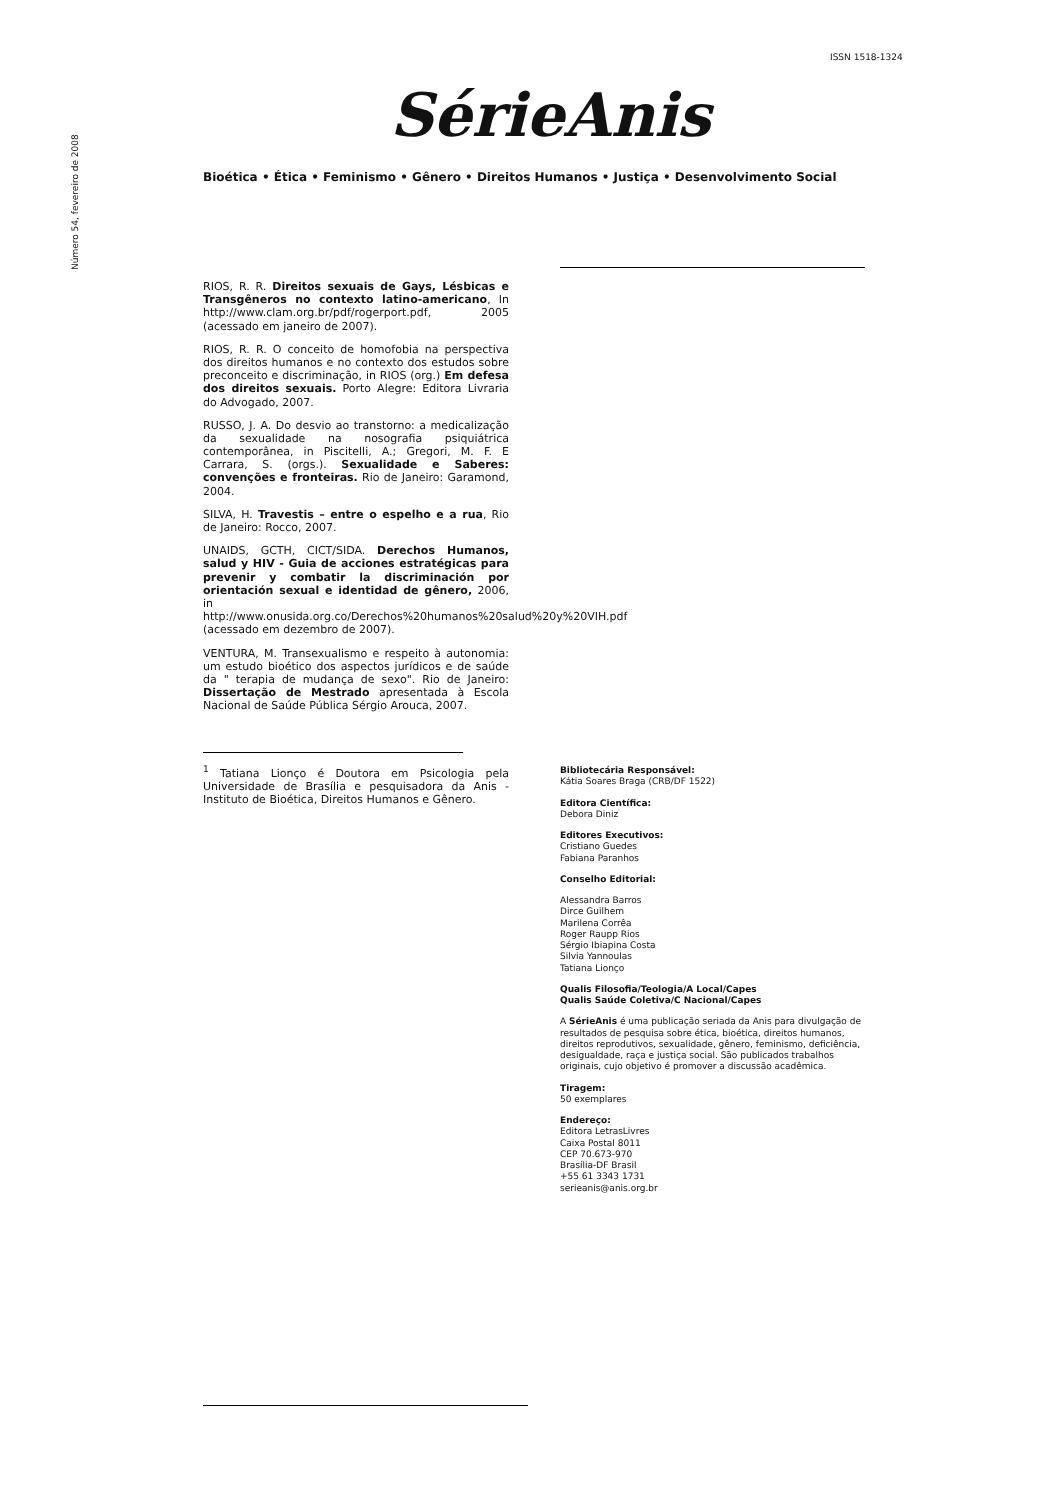ISSN 1518-1324
Número 54, fevereiro de 2008
SérieAnis
Bioética • Ética • Feminismo • Gênero • Direitos Humanos • Justiça • Desenvolvimento Social
RIOS, R. R. Direitos sexuais de Gays, Lésbicas e Transgêneros no contexto latino-americano, In http://www.clam.org.br/pdf/rogerport.pdf, 2005 (acessado em janeiro de 2007).
RIOS, R. R. O conceito de homofobia na perspectiva dos direitos humanos e no contexto dos estudos sobre preconceito e discriminação, in RIOS (org.) Em defesa dos direitos sexuais. Porto Alegre: Editora Livraria do Advogado, 2007.
RUSSO, J. A. Do desvio ao transtorno: a medicalização da sexualidade na nosografia psiquiátrica contemporânea, in Piscitelli, A.; Gregori, M. F. E Carrara, S. (orgs.). Sexualidade e Saberes: convenções e fronteiras. Rio de Janeiro: Garamond, 2004.
SILVA, H. Travestis – entre o espelho e a rua, Rio de Janeiro: Rocco, 2007.
UNAIDS, GCTH, CICT/SIDA. Derechos Humanos, salud y HIV - Guia de acciones estratégicas para prevenir y combatir la discriminación por orientación sexual e identidad de gênero, 2006, in http://www.onusida.org.co/Derechos%20humanos%20salud%20y%20VIH.pdf (acessado em dezembro de 2007).
VENTURA, M. Transexualismo e respeito à autonomia: um estudo bioético dos aspectos jurídicos e de saúde da " terapia de mudança de sexo". Rio de Janeiro: Dissertação de Mestrado apresentada à Escola Nacional de Saúde Pública Sérgio Arouca, 2007.
<sup>1</sup> Tatiana Lionço é Doutora em Psicologia pela Universidade de Brasília e pesquisadora da Anis - Instituto de Bioética, Direitos Humanos e Gênero.
Bibliotecária Responsável:
Kátia Soares Braga (CRB/DF 1522)
Editora Científica:
Debora Diniz
Editores Executivos:
Cristiano Guedes
Fabiana Paranhos
Conselho Editorial:
Alessandra Barros
Dirce Guilhem
Marilena Corrêa
Roger Raupp Rios
Sérgio Ibiapina Costa
Silvia Yannoulas
Tatiana Lionço
Qualis Filosofia/Teologia/A Local/Capes
Qualis Saúde Coletiva/C Nacional/Capes
A SérieAnis é uma publicação seriada da Anis para divulgação de resultados de pesquisa sobre ética, bioética, direitos humanos, direitos reprodutivos, sexualidade, gênero, feminismo, deficiência, desigualdade, raça e justiça social. São publicados trabalhos originais, cujo objetivo é promover a discussão acadêmica.
Tiragem:
50 exemplares
Endereço:
Editora LetrasLivres
Caixa Postal 8011
CEP 70.673-970
Brasília-DF Brasil
+55 61 3343 1731
serieanis@anis.org.br